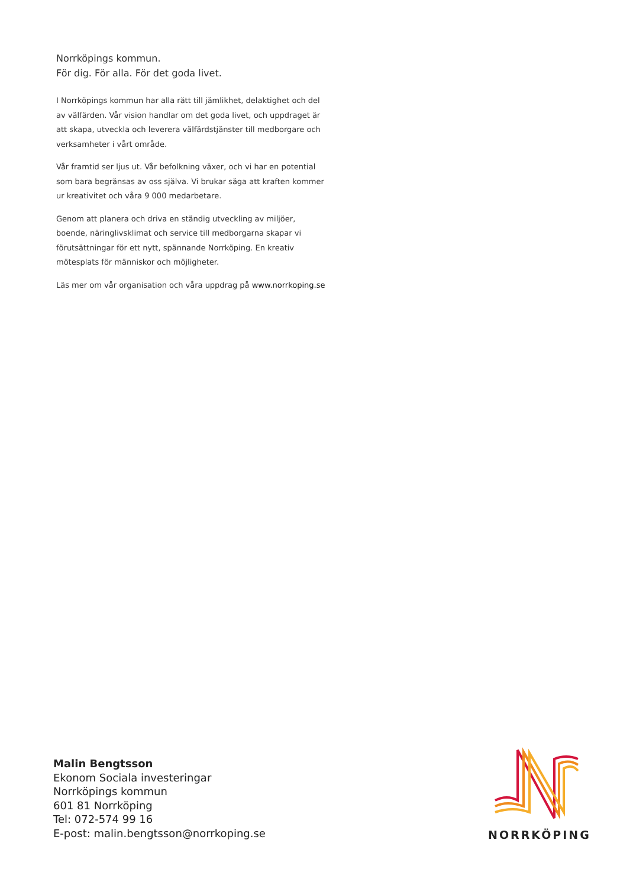Norrköpings kommun.
För dig. För alla. För det goda livet.
I Norrköpings kommun har alla rätt till jämlikhet, delaktighet och del av välfärden. Vår vision handlar om det goda livet, och uppdraget är att skapa, utveckla och leverera välfärdstjänster till medborgare och verksamheter i vårt område.
Vår framtid ser ljus ut. Vår befolkning växer, och vi har en potential som bara begränsas av oss själva. Vi brukar säga att kraften kommer ur kreativitet och våra 9 000 medarbetare.
Genom att planera och driva en ständig utveckling av miljöer, boende, näringlivsklimat och service till medborgarna skapar vi förutsättningar för ett nytt, spännande Norrköping. En kreativ mötesplats för människor och möjligheter.
Läs mer om vår organisation och våra uppdrag på www.norrkoping.se
Malin Bengtsson
Ekonom Sociala investeringar
Norrköpings kommun
601 81 Norrköping
Tel: 072-574 99 16
E-post: malin.bengtsson@norrkoping.se
NORRKÖPING